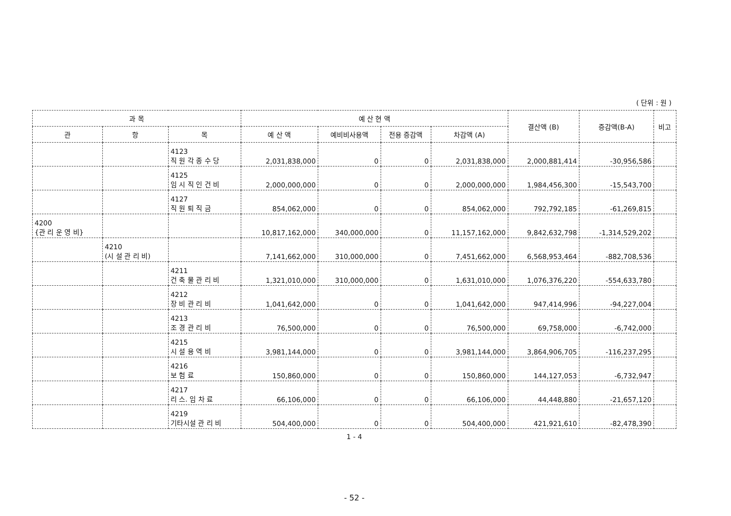( 단위 : 원 )
| 과 목 | | | 예 산 현 액 | | | | 결산액 (B) | 증감액(B-A) | 비고 |
| --- | --- | --- | --- | --- | --- | --- | --- | --- | --- |
| 관 | 항 | 목 | 예 산 액 | 예비비사용액 | 전용 증감액 | 차감액 (A) | | | |
| | | 4123 직 원 각 종 수 당 | 2,031,838,000 | 0 | 0 | 2,031,838,000 | 2,000,881,414 | -30,956,586 | |
| | | 4125 임 시 직 인 건 비 | 2,000,000,000 | 0 | 0 | 2,000,000,000 | 1,984,456,300 | -15,543,700 | |
| | | 4127 직 원 퇴 직 금 | 854,062,000 | 0 | 0 | 854,062,000 | 792,792,185 | -61,269,815 | |
| 4200 {관 리 운 영 비} | | | 10,817,162,000 | 340,000,000 | 0 | 11,157,162,000 | 9,842,632,798 | -1,314,529,202 | |
| | 4210 (시 설 관 리 비) | | 7,141,662,000 | 310,000,000 | 0 | 7,451,662,000 | 6,568,953,464 | -882,708,536 | |
| | | 4211 건 축 물 관 리 비 | 1,321,010,000 | 310,000,000 | 0 | 1,631,010,000 | 1,076,376,220 | -554,633,780 | |
| | | 4212 장 비 관 리 비 | 1,041,642,000 | 0 | 0 | 1,041,642,000 | 947,414,996 | -94,227,004 | |
| | | 4213 조 경 관 리 비 | 76,500,000 | 0 | 0 | 76,500,000 | 69,758,000 | -6,742,000 | |
| | | 4215 시 설 용 역 비 | 3,981,144,000 | 0 | 0 | 3,981,144,000 | 3,864,906,705 | -116,237,295 | |
| | | 4216 보 험 료 | 150,860,000 | 0 | 0 | 150,860,000 | 144,127,053 | -6,732,947 | |
| | | 4217 리 스. 임 차 료 | 66,106,000 | 0 | 0 | 66,106,000 | 44,448,880 | -21,657,120 | |
| | | 4219 기타시설 관 리 비 | 504,400,000 | 0 | 0 | 504,400,000 | 421,921,610 | -82,478,390 | |
1 - 4
- 52 -